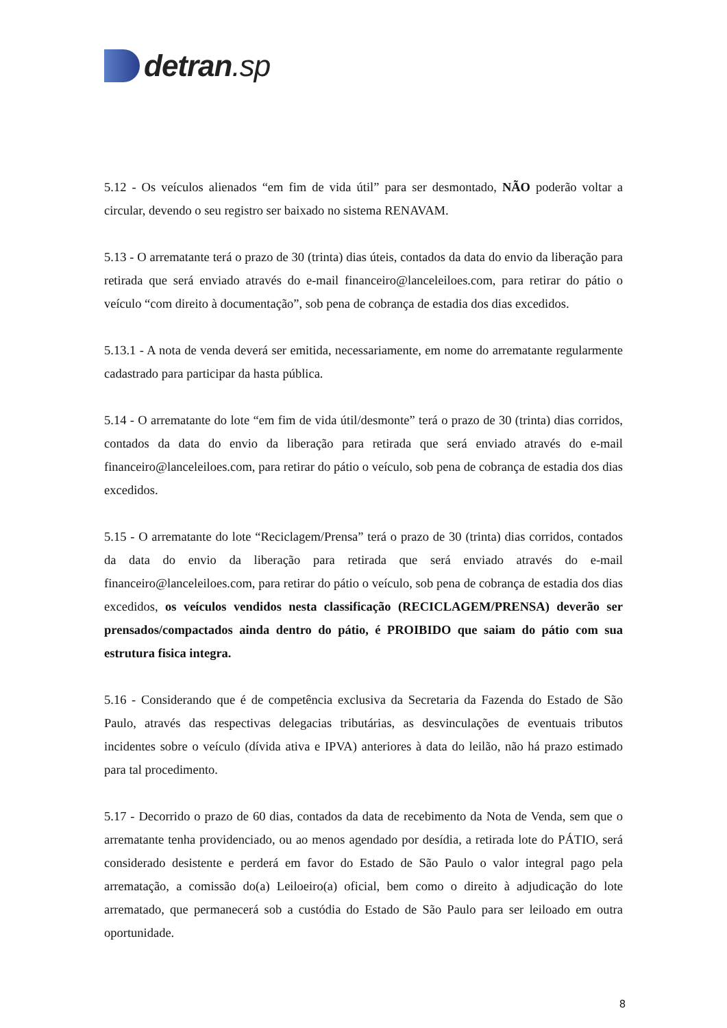detran.sp
5.12 - Os veículos alienados “em fim de vida útil” para ser desmontado, NÃO poderão voltar a circular, devendo o seu registro ser baixado no sistema RENAVAM.
5.13 - O arrematante terá o prazo de 30 (trinta) dias úteis, contados da data do envio da liberação para retirada que será enviado através do e-mail financeiro@lanceleiloes.com, para retirar do pátio o veículo “com direito à documentação”, sob pena de cobrança de estadia dos dias excedidos.
5.13.1 - A nota de venda deverá ser emitida, necessariamente, em nome do arrematante regularmente cadastrado para participar da hasta pública.
5.14 - O arrematante do lote “em fim de vida útil/desmonte” terá o prazo de 30 (trinta) dias corridos, contados da data do envio da liberação para retirada que será enviado através do e-mail financeiro@lanceleiloes.com, para retirar do pátio o veículo, sob pena de cobrança de estadia dos dias excedidos.
5.15 - O arrematante do lote “Reciclagem/Prensa” terá o prazo de 30 (trinta) dias corridos, contados da data do envio da liberação para retirada que será enviado através do e-mail financeiro@lanceleiloes.com, para retirar do pátio o veículo, sob pena de cobrança de estadia dos dias excedidos, os veículos vendidos nesta classificação (RECICLAGEM/PRENSA) deverão ser prensados/compactados ainda dentro do pátio, é PROIBIDO que saiam do pátio com sua estrutura fisica integra.
5.16 - Considerando que é de competência exclusiva da Secretaria da Fazenda do Estado de São Paulo, através das respectivas delegacias tributárias, as desvinculações de eventuais tributos incidentes sobre o veículo (dívida ativa e IPVA) anteriores à data do leilão, não há prazo estimado para tal procedimento.
5.17 - Decorrido o prazo de 60 dias, contados da data de recebimento da Nota de Venda, sem que o arrematante tenha providenciado, ou ao menos agendado por desídia, a retirada lote do PÁTIO, será considerado desistente e perderá em favor do Estado de São Paulo o valor integral pago pela arrematação, a comissão do(a) Leiloeiro(a) oficial, bem como o direito à adjudicação do lote arrematado, que permanecerá sob a custódia do Estado de São Paulo para ser leiloado em outra oportunidade.
8